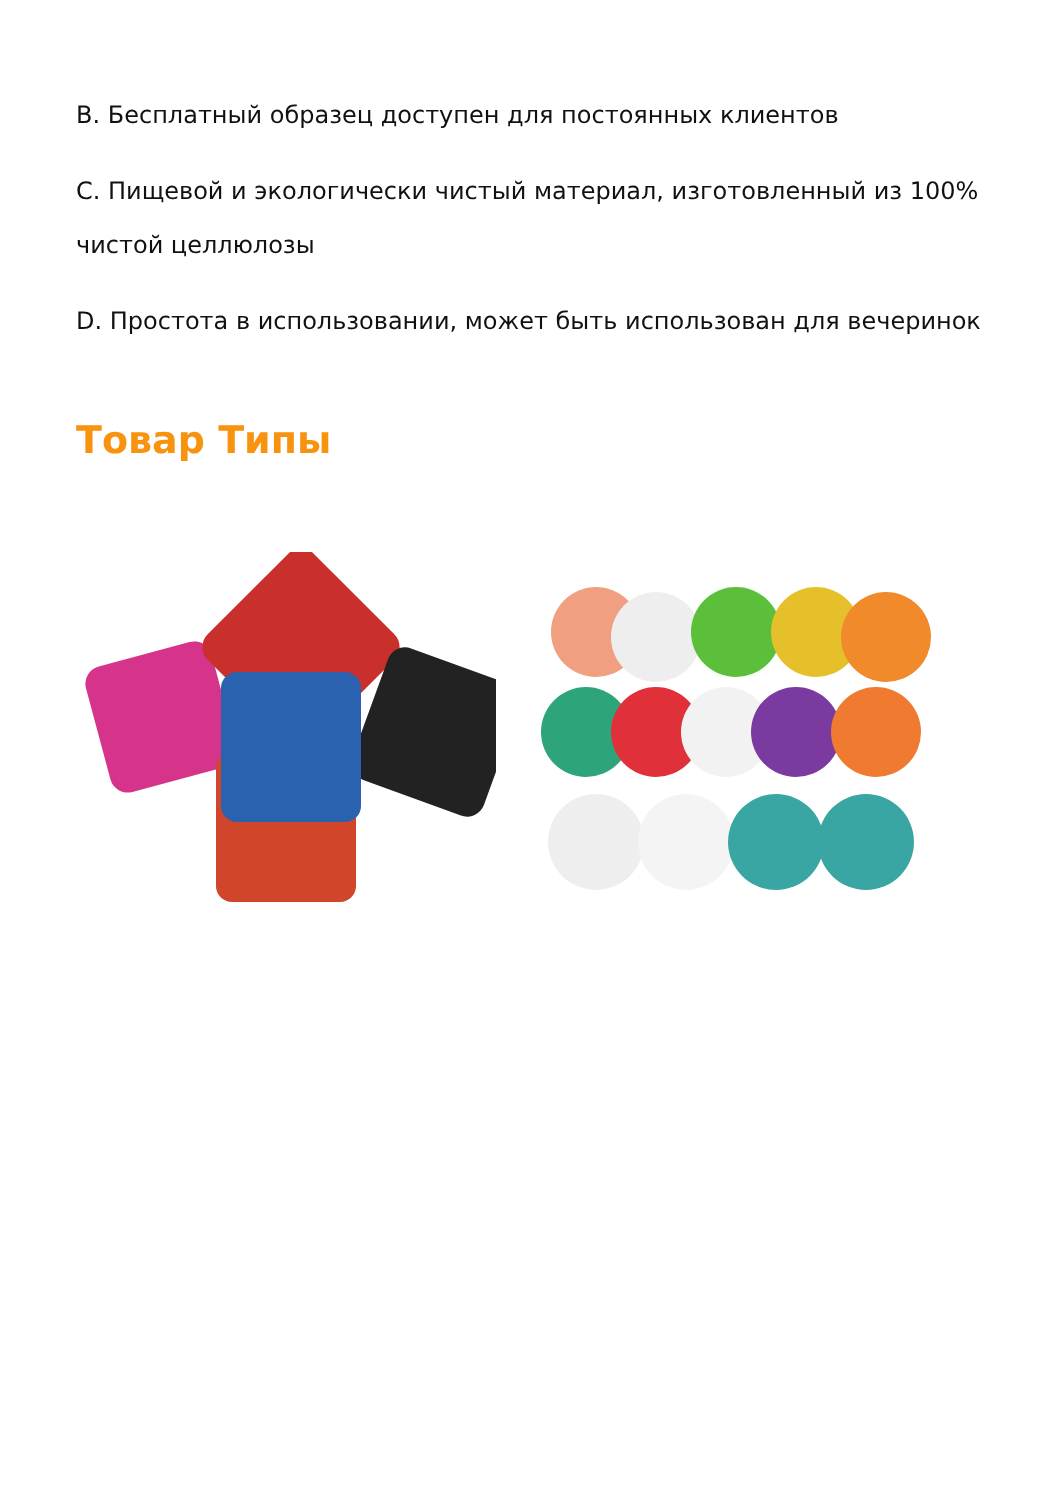B. Бесплатный образец доступен для постоянных клиентов
C. Пищевой и экологически чистый материал, изготовленный из 100% чистой целлюлозы
D. Простота в использовании, может быть использован для вечеринок
Товар Типы